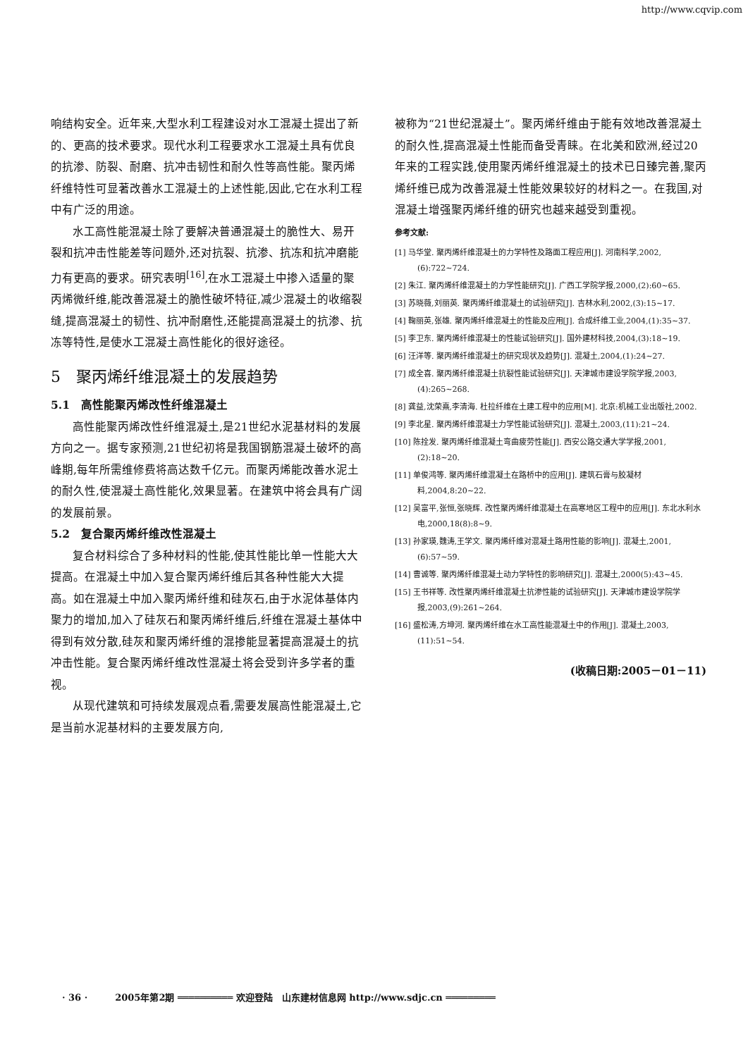http://www.cqvip.com
响结构安全。近年来,大型水利工程建设对水工混凝土提出了新的、更高的技术要求。现代水利工程要求水工混凝土具有优良的抗渗、防裂、耐磨、抗冲击韧性和耐久性等高性能。聚丙烯纤维特性可显著改善水工混凝土的上述性能,因此,它在水利工程中有广泛的用途。
水工高性能混凝土除了要解决普通混凝土的脆性大、易开裂和抗冲击性能差等问题外,还对抗裂、抗渗、抗冻和抗冲磨能力有更高的要求。研究表明<sup>[16]</sup>,在水工混凝土中掺入适量的聚丙烯微纤维,能改善混凝土的脆性破坏特征,减少混凝土的收缩裂缝,提高混凝土的韧性、抗冲耐磨性,还能提高混凝土的抗渗、抗冻等特性,是使水工混凝土高性能化的很好途径。
5　聚丙烯纤维混凝土的发展趋势
5.1　高性能聚丙烯改性纤维混凝土
高性能聚丙烯改性纤维混凝土,是21世纪水泥基材料的发展方向之一。据专家预测,21世纪初将是我国钢筋混凝土破坏的高峰期,每年所需维修费将高达数千亿元。而聚丙烯能改善水泥土的耐久性,使混凝土高性能化,效果显著。在建筑中将会具有广阔的发展前景。
5.2　复合聚丙烯纤维改性混凝土
复合材料综合了多种材料的性能,使其性能比单一性能大大提高。在混凝土中加入复合聚丙烯纤维后其各种性能大大提高。如在混凝土中加入聚丙烯纤维和硅灰石,由于水泥体基体内聚力的增加,加入了硅灰石和聚丙烯纤维后,纤维在混凝土基体中得到有效分散,硅灰和聚丙烯纤维的混掺能显著提高混凝土的抗冲击性能。复合聚丙烯纤维改性混凝土将会受到许多学者的重视。
从现代建筑和可持续发展观点看,需要发展高性能混凝土,它是当前水泥基材料的主要发展方向,
被称为“21世纪混凝土”。聚丙烯纤维由于能有效地改善混凝土的耐久性,提高混凝土性能而备受青睐。在北美和欧洲,经过20年来的工程实践,使用聚丙烯纤维混凝土的技术已日臻完善,聚丙烯纤维已成为改善混凝土性能效果较好的材料之一。在我国,对混凝土增强聚丙烯纤维的研究也越来越受到重视。
参考文献:
[1] 马华堂. 聚丙烯纤维混凝土的力学特性及路面工程应用[J]. 河南科学,2002,(6):722~724.
[2] 朱江. 聚丙烯纤维混凝土的力学性能研究[J]. 广西工学院学报,2000,(2):60~65.
[3] 苏晓薇,刘丽英. 聚丙烯纤维混凝土的试验研究[J]. 吉林水利,2002,(3):15~17.
[4] 鞠丽英,张雄. 聚丙烯纤维混凝土的性能及应用[J]. 合成纤维工业,2004,(1):35~37.
[5] 李卫东. 聚丙烯纤维混凝土的性能试验研究[J]. 国外建材科技,2004,(3):18~19.
[6] 汪洋等. 聚丙烯纤维混凝土的研究现状及趋势[J]. 混凝土,2004,(1):24~27.
[7] 成全喜. 聚丙烯纤维混凝土抗裂性能试验研究[J]. 天津城市建设学院学报,2003,(4):265~268.
[8] 龚益,沈荣熹,李清海. 杜拉纤维在土建工程中的应用[M]. 北京:机械工业出版社,2002.
[9] 李北星. 聚丙烯纤维混凝土力学性能试验研究[J]. 混凝土,2003,(11):21~24.
[10] 陈拴发. 聚丙烯纤维混凝土弯曲疲劳性能[J]. 西安公路交通大学学报,2001,(2):18~20.
[11] 单俊鸿等. 聚丙烯纤维混凝土在路桥中的应用[J]. 建筑石膏与胶凝材料,2004,8:20~22.
[12] 吴富平,张恒,张晓辉. 改性聚丙烯纤维混凝土在高寒地区工程中的应用[J]. 东北水利水电,2000,18(8):8~9.
[13] 孙家瑛,魏涛,王学文. 聚丙烯纤维对混凝土路用性能的影响[J]. 混凝土,2001,(6):57~59.
[14] 曹诚等. 聚丙烯纤维混凝土动力学特性的影响研究[J]. 混凝土,2000(5):43~45.
[15] 王书祥等. 改性聚丙烯纤维混凝土抗渗性能的试验研究[J]. 天津城市建设学院学报,2003,(9):261~264.
[16] 盛松涛,方坤河. 聚丙烯纤维在水工高性能混凝土中的作用[J]. 混凝土,2003,(11):51~54.
(收稿日期:2005－01－11)
· 36 ·　　　2005年第2期 ══════════ 欢迎登陆　山东建材信息网 http://www.sdjc.cn ═════════